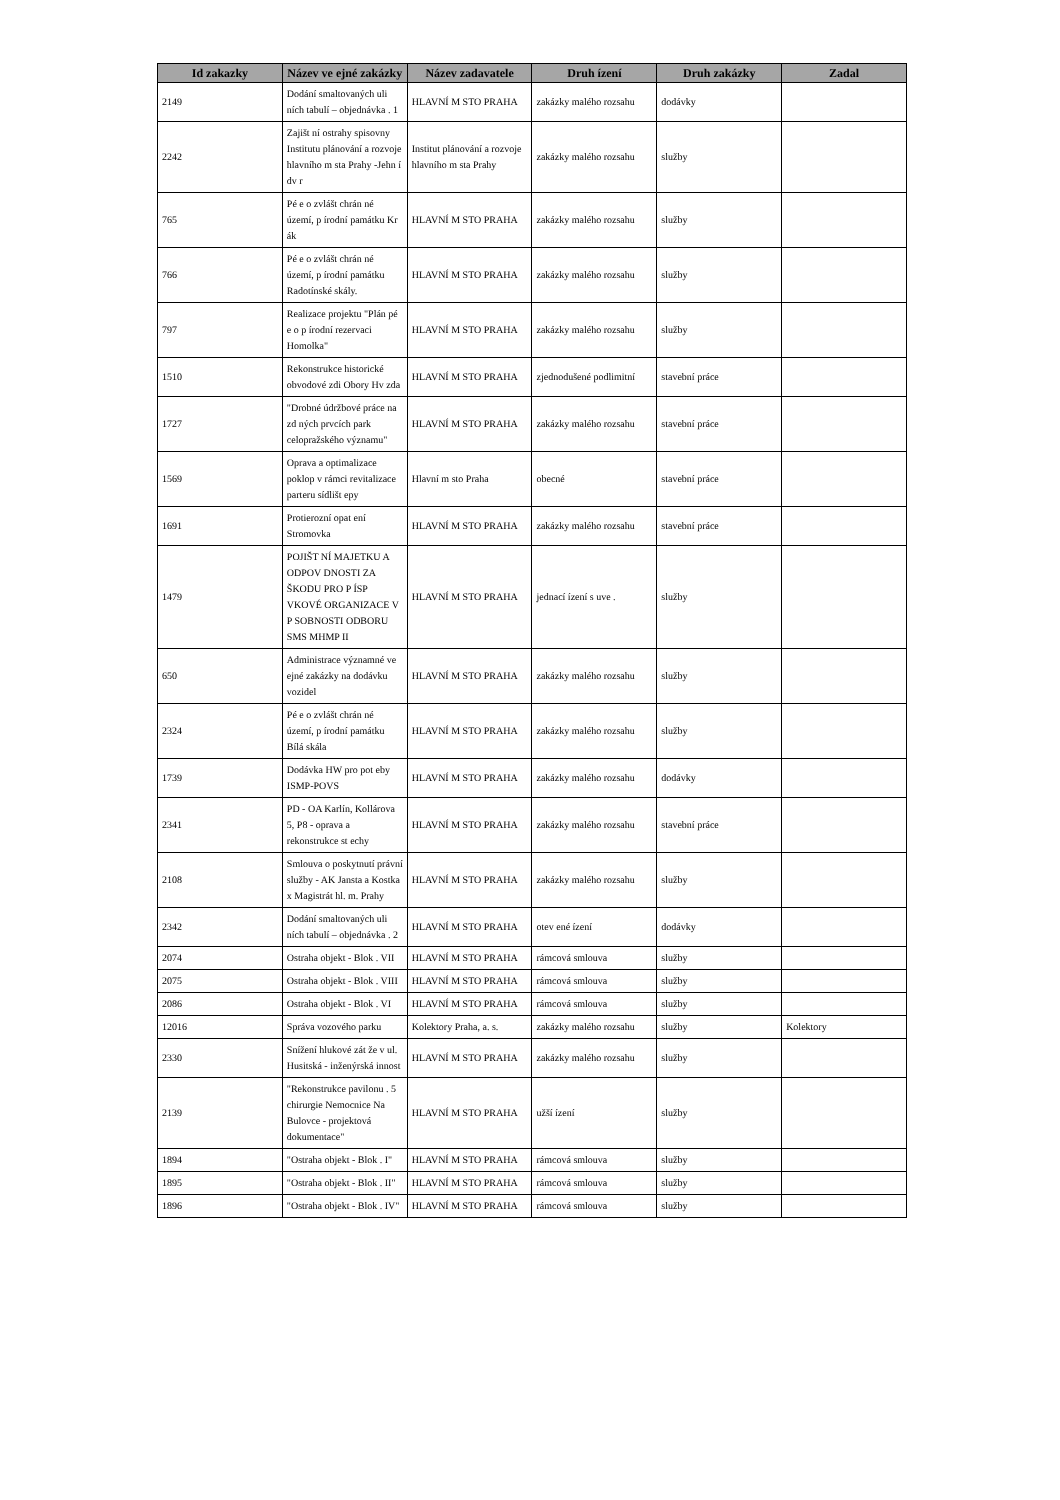| Id zakazky | Název ve ejné zakázky | Název zadavatele | Druh ízení | Druh zakázky | Zadal |
| --- | --- | --- | --- | --- | --- |
| 2149 | Dodání smaltovaných uli ních tabulí – objednávka . 1 | HLAVNÍ M STO PRAHA | zakázky malého rozsahu | dodávky | |
| 2242 | Zajišt ní ostrahy spisovny Institutu plánování a rozvoje hlavního m sta Prahy -Jehn í dv r | Institut plánování a rozvoje hlavního m sta Prahy | zakázky malého rozsahu | služby | |
| 765 | Pé e o zvlášt chrán né území, p írodní památku Kr ák | HLAVNÍ M STO PRAHA | zakázky malého rozsahu | služby | |
| 766 | Pé e o zvlášt chrán né území, p írodní památku Radotínské skály. | HLAVNÍ M STO PRAHA | zakázky malého rozsahu | služby | |
| 797 | Realizace projektu "Plán pé e o p írodní rezervaci Homolka" | HLAVNÍ M STO PRAHA | zakázky malého rozsahu | služby | |
| 1510 | Rekonstrukce historické obvodové zdi Obory Hv zda | HLAVNÍ M STO PRAHA | zjednodušené podlimitní | stavební práce | |
| 1727 | "Drobné údržbové práce na zd ných prvcích park celopražského významu" | HLAVNÍ M STO PRAHA | zakázky malého rozsahu | stavební práce | |
| 1569 | Oprava a optimalizace poklop v rámci revitalizace parteru sídlišt epy | Hlavní m sto Praha | obecné | stavební práce | |
| 1691 | Protierozní opat ení Stromovka | HLAVNÍ M STO PRAHA | zakázky malého rozsahu | stavební práce | |
| 1479 | POJIŠT NÍ MAJETKU A ODPOV DNOSTI ZA ŠKODU PRO P ÍSP VKOVÉ ORGANIZACE V P SOBNOSTI ODBORU SMS MHMP II | HLAVNÍ M STO PRAHA | jednací ízení s uve . | služby | |
| 650 | Administrace významné ve ejné zakázky na dodávku vozidel | HLAVNÍ M STO PRAHA | zakázky malého rozsahu | služby | |
| 2324 | Pé e o zvlášt chrán né území, p írodní památku Bílá skála | HLAVNÍ M STO PRAHA | zakázky malého rozsahu | služby | |
| 1739 | Dodávka HW pro pot eby ISMP-POVS | HLAVNÍ M STO PRAHA | zakázky malého rozsahu | dodávky | |
| 2341 | PD - OA Karlín, Kollárova 5, P8 - oprava a rekonstrukce st echy | HLAVNÍ M STO PRAHA | zakázky malého rozsahu | stavební práce | |
| 2108 | Smlouva o poskytnutí právní služby - AK Jansta a Kostka x Magistrát hl. m. Prahy | HLAVNÍ M STO PRAHA | zakázky malého rozsahu | služby | |
| 2342 | Dodání smaltovaných uli ních tabulí – objednávka . 2 | HLAVNÍ M STO PRAHA | otev ené ízení | dodávky | |
| 2074 | Ostraha objekt - Blok . VII | HLAVNÍ M STO PRAHA | rámcová smlouva | služby | |
| 2075 | Ostraha objekt - Blok . VIII | HLAVNÍ M STO PRAHA | rámcová smlouva | služby | |
| 2086 | Ostraha objekt - Blok . VI | HLAVNÍ M STO PRAHA | rámcová smlouva | služby | |
| 12016 | Správa vozového parku | Kolektory Praha, a. s. | zakázky malého rozsahu | služby | Kolektory |
| 2330 | Snížení hlukové zát že v ul. Husitská - inženýrská innost | HLAVNÍ M STO PRAHA | zakázky malého rozsahu | služby | |
| 2139 | "Rekonstrukce pavilonu . 5 chirurgie Nemocnice Na Bulovce - projektová dokumentace" | HLAVNÍ M STO PRAHA | užší ízení | služby | |
| 1894 | "Ostraha objekt - Blok . I" | HLAVNÍ M STO PRAHA | rámcová smlouva | služby | |
| 1895 | "Ostraha objekt - Blok . II" | HLAVNÍ M STO PRAHA | rámcová smlouva | služby | |
| 1896 | "Ostraha objekt - Blok . IV" | HLAVNÍ M STO PRAHA | rámcová smlouva | služby | |